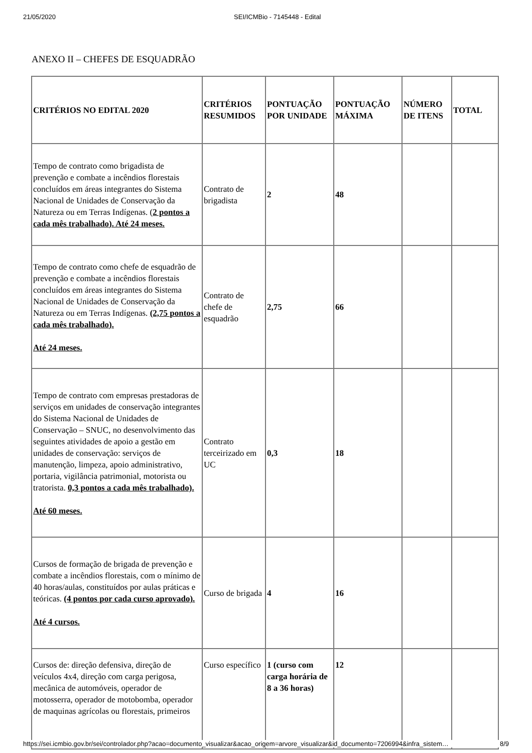21/05/2020 SEI/ICMBio - 7145448 - Edital
ANEXO II – CHEFES DE ESQUADRÃO
| CRITÉRIOS NO EDITAL 2020 | CRITÉRIOS RESUMIDOS | PONTUAÇÃO POR UNIDADE | PONTUAÇÃO MÁXIMA | NÚMERO DE ITENS | TOTAL |
| --- | --- | --- | --- | --- | --- |
| Tempo de contrato como brigadista de prevenção e combate a incêndios florestais concluídos em áreas integrantes do Sistema Nacional de Unidades de Conservação da Natureza ou em Terras Indígenas. ( 2 pontos a cada mês trabalhado). Até 24 meses. | Contrato de brigadista | 2 | 48 | | |
| Tempo de contrato como chefe de esquadrão de prevenção e combate a incêndios florestais concluídos em áreas integrantes do Sistema Nacional de Unidades de Conservação da Natureza ou em Terras Indígenas. (2,75 pontos a cada mês trabalhado). Até 24 meses. | Contrato de chefe de esquadrão | 2,75 | 66 | | |
| Tempo de contrato com empresas prestadoras de serviços em unidades de conservação integrantes do Sistema Nacional de Unidades de Conservação – SNUC, no desenvolvimento das seguintes atividades de apoio a gestão em unidades de conservação: serviços de manutenção, limpeza, apoio administrativo, portaria, vigilância patrimonial, motorista ou tratorista. 0,3 pontos a cada mês trabalhado). Até 60 meses. | Contrato terceirizado em UC | 0,3 | 18 | | |
| Cursos de formação de brigada de prevenção e combate a incêndios florestais, com o mínimo de 40 horas/aulas, constituídos por aulas práticas e teóricas. (4 pontos por cada curso aprovado). Até 4 cursos. | Curso de brigada | 4 | 16 | | |
| Cursos de: direção defensiva, direção de veículos 4x4, direção com carga perigosa, mecânica de automóveis, operador de motosserra, operador de motobomba, operador de maquinas agrícolas ou florestais, primeiros | Curso específico | 1 (curso com carga horária de 8 a 36 horas) | 12 | | |
https://sei.icmbio.gov.br/sei/controlador.php?acao=documento_visualizar&acao_origem=arvore_visualizar&id_documento=7206994&infra_sistem… 8/9